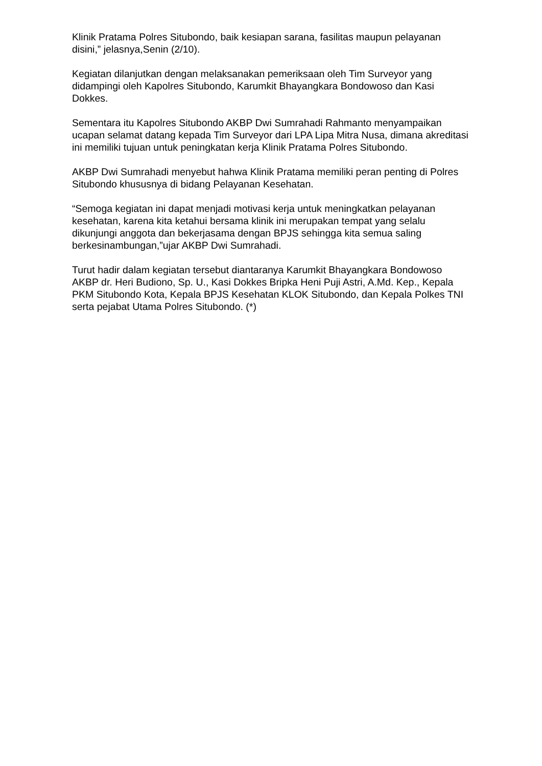Klinik Pratama Polres Situbondo, baik kesiapan sarana, fasilitas maupun pelayanan disini,” jelasnya,Senin (2/10).
Kegiatan dilanjutkan dengan melaksanakan pemeriksaan oleh Tim Surveyor yang didampingi oleh Kapolres Situbondo, Karumkit Bhayangkara Bondowoso dan Kasi Dokkes.
Sementara itu Kapolres Situbondo AKBP Dwi Sumrahadi Rahmanto menyampaikan ucapan selamat datang kepada Tim Surveyor dari LPA Lipa Mitra Nusa, dimana akreditasi ini memiliki tujuan untuk peningkatan kerja Klinik Pratama Polres Situbondo.
AKBP Dwi Sumrahadi menyebut hahwa Klinik Pratama memiliki peran penting di Polres Situbondo khususnya di bidang Pelayanan Kesehatan.
“Semoga kegiatan ini dapat menjadi motivasi kerja untuk meningkatkan pelayanan kesehatan, karena kita ketahui bersama klinik ini merupakan tempat yang selalu dikunjungi anggota dan bekerjasama dengan BPJS sehingga kita semua saling berkesinambungan,”ujar AKBP Dwi Sumrahadi.
Turut hadir dalam kegiatan tersebut diantaranya Karumkit Bhayangkara Bondowoso AKBP dr. Heri Budiono, Sp. U., Kasi Dokkes Bripka Heni Puji Astri, A.Md. Kep., Kepala PKM Situbondo Kota, Kepala BPJS Kesehatan KLOK Situbondo, dan Kepala Polkes TNI serta pejabat Utama Polres Situbondo. (*)